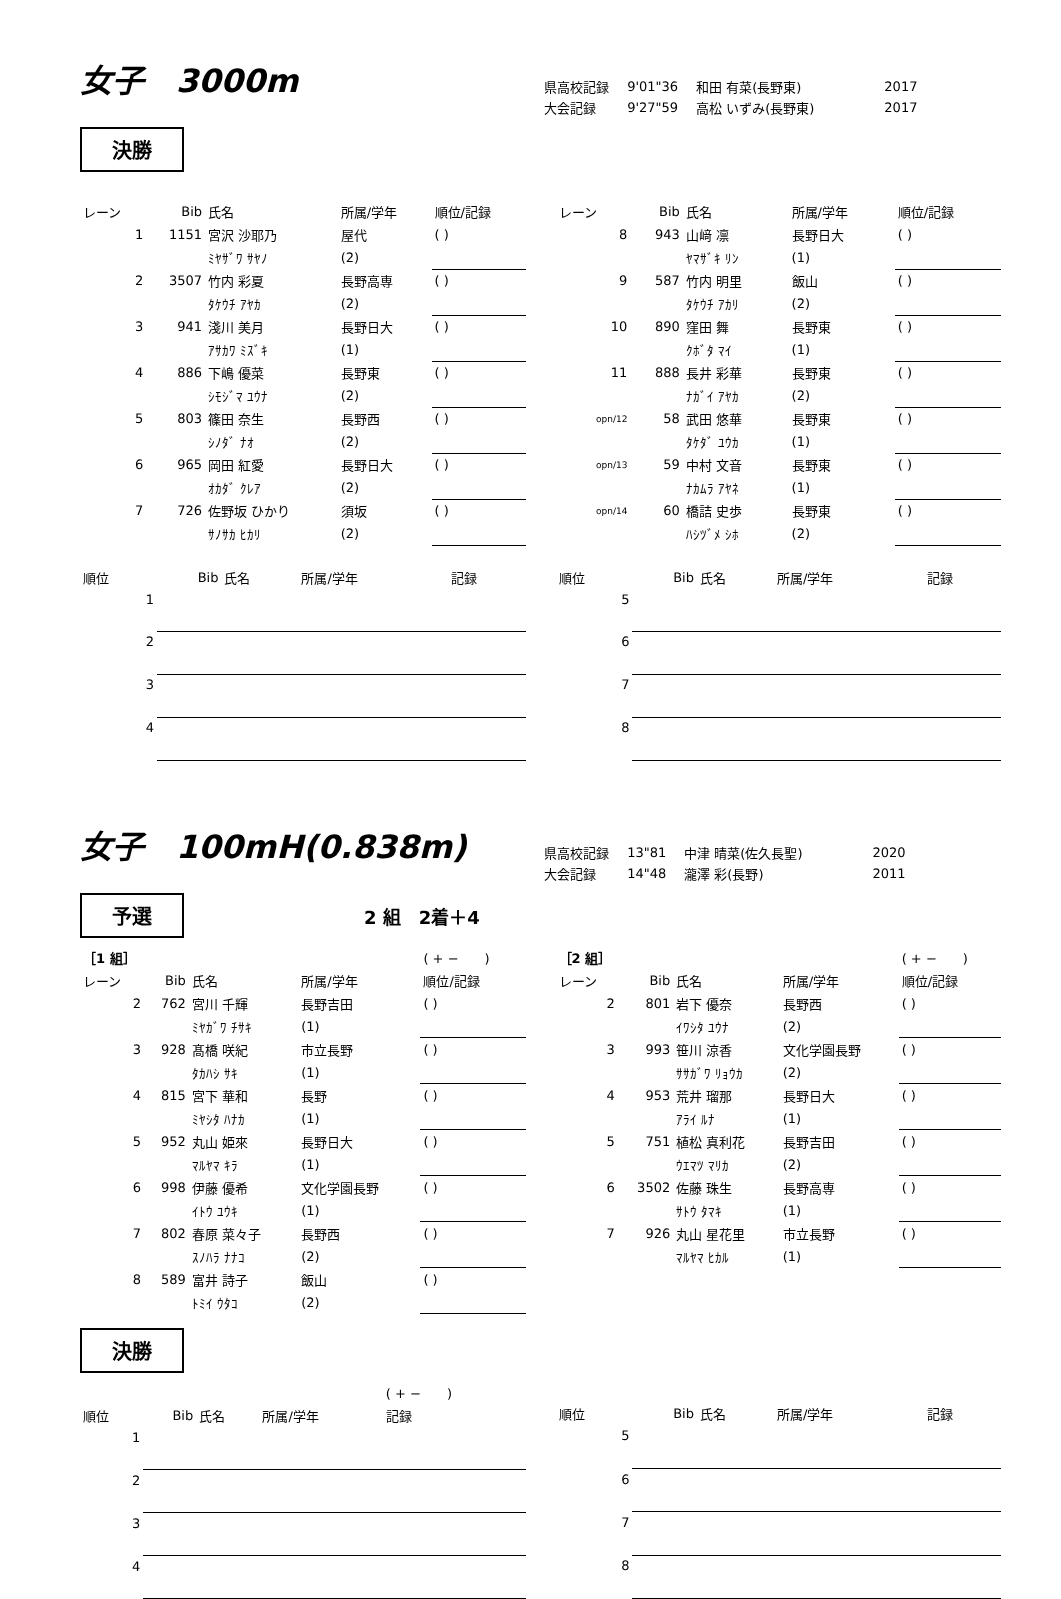女子　3000m
| 県高校記録 | 9'01"36 | 和田 有菜(長野東) | 2017 |
| 大会記録 | 9'27"59 | 高松 いずみ(長野東) | 2017 |
決勝
| レーン | Bib | 氏名 | 所属/学年 | 順位/記録 |
| --- | --- | --- | --- | --- |
| 1 | 1151 | 宮沢 沙耶乃 | 屋代 | ( ) |
| | | ﾐﾔｻﾞﾜ ｻﾔﾉ | (2) | |
| 2 | 3507 | 竹内 彩夏 | 長野高専 | ( ) |
| | | ﾀｹｳﾁ ｱﾔｶ | (2) | |
| 3 | 941 | 淺川 美月 | 長野日大 | ( ) |
| | | ｱｻｶﾜ ﾐｽﾞｷ | (1) | |
| 4 | 886 | 下嶋 優菜 | 長野東 | ( ) |
| | | ｼﾓｼﾞﾏ ﾕｳﾅ | (2) | |
| 5 | 803 | 篠田 奈生 | 長野西 | ( ) |
| | | ｼﾉﾀﾞ ﾅｵ | (2) | |
| 6 | 965 | 岡田 紅愛 | 長野日大 | ( ) |
| | | ｵｶﾀﾞ ｸﾚｱ | (2) | |
| 7 | 726 | 佐野坂 ひかり | 須坂 | ( ) |
| | | ｻﾉｻｶ ﾋｶﾘ | (2) | |
| レーン | Bib | 氏名 | 所属/学年 | 順位/記録 |
| --- | --- | --- | --- | --- |
| 8 | 943 | 山﨑 凛 | 長野日大 | ( ) |
| | | ﾔﾏｻﾞｷ ﾘﾝ | (1) | |
| 9 | 587 | 竹内 明里 | 飯山 | ( ) |
| | | ﾀｹｳﾁ ｱｶﾘ | (2) | |
| 10 | 890 | 窪田 舞 | 長野東 | ( ) |
| | | ｸﾎﾞﾀ ﾏｲ | (1) | |
| 11 | 888 | 長井 彩華 | 長野東 | ( ) |
| | | ﾅｶﾞｲ ｱﾔｶ | (2) | |
| opn/12 | 58 | 武田 悠華 | 長野東 | ( ) |
| | | ﾀｹﾀﾞ ﾕｳｶ | (1) | |
| opn/13 | 59 | 中村 文音 | 長野東 | ( ) |
| | | ﾅｶﾑﾗ ｱﾔﾈ | (1) | |
| opn/14 | 60 | 橋詰 史歩 | 長野東 | ( ) |
| | | ﾊｼﾂﾞﾒ ｼﾎ | (2) | |
| 順位 | Bib | 氏名 | 所属/学年 | 記録 |
| --- | --- | --- | --- | --- |
| 1 | | | | |
| 2 | | | | |
| 3 | | | | |
| 4 | | | | |
| 順位 | Bib | 氏名 | 所属/学年 | 記録 |
| --- | --- | --- | --- | --- |
| 5 | | | | |
| 6 | | | | |
| 7 | | | | |
| 8 | | | | |
女子　100mH(0.838m)
| 県高校記録 | 13"81 | 中津 晴菜(佐久長聖) | 2020 |
| 大会記録 | 14"48 | 瀧澤 彩(長野) | 2011 |
予選 2 組　2着＋4
| ［1 組］ | | | | ( + − ) |
| レーン | Bib | 氏名 | 所属/学年 | 順位/記録 |
| 2 | 762 | 宮川 千輝 | 長野吉田 | ( ) |
| | | ﾐﾔｶﾞﾜ ﾁｻｷ | (1) | |
| 3 | 928 | 髙橋 咲紀 | 市立長野 | ( ) |
| | | ﾀｶﾊｼ ｻｷ | (1) | |
| 4 | 815 | 宮下 華和 | 長野 | ( ) |
| | | ﾐﾔｼﾀ ﾊﾅｶ | (1) | |
| 5 | 952 | 丸山 姫來 | 長野日大 | ( ) |
| | | ﾏﾙﾔﾏ ｷﾗ | (1) | |
| 6 | 998 | 伊藤 優希 | 文化学園長野 | ( ) |
| | | ｲﾄｳ ﾕｳｷ | (1) | |
| 7 | 802 | 春原 菜々子 | 長野西 | ( ) |
| | | ｽﾉﾊﾗ ﾅﾅｺ | (2) | |
| 8 | 589 | 富井 詩子 | 飯山 | ( ) |
| | | ﾄﾐｲ ｳﾀｺ | (2) | |
| ［2 組］ | | | | ( + − ) |
| レーン | Bib | 氏名 | 所属/学年 | 順位/記録 |
| 2 | 801 | 岩下 優奈 | 長野西 | ( ) |
| | | ｲﾜｼﾀ ﾕｳﾅ | (2) | |
| 3 | 993 | 笹川 涼香 | 文化学園長野 | ( ) |
| | | ｻｻｶﾞﾜ ﾘｮｳｶ | (2) | |
| 4 | 953 | 荒井 瑠那 | 長野日大 | ( ) |
| | | ｱﾗｲ ﾙﾅ | (1) | |
| 5 | 751 | 植松 真利花 | 長野吉田 | ( ) |
| | | ｳｴﾏﾂ ﾏﾘｶ | (2) | |
| 6 | 3502 | 佐藤 珠生 | 長野高専 | ( ) |
| | | ｻﾄｳ ﾀﾏｷ | (1) | |
| 7 | 926 | 丸山 星花里 | 市立長野 | ( ) |
| | | ﾏﾙﾔﾏ ﾋｶﾙ | (1) | |
決勝
| | | | | ( + − ) |
| 順位 | Bib | 氏名 | 所属/学年 | 記録 |
| 1 | | | | |
| 2 | | | | |
| 3 | | | | |
| 4 | | | | |
| 順位 | Bib | 氏名 | 所属/学年 | 記録 |
| --- | --- | --- | --- | --- |
| 5 | | | | |
| 6 | | | | |
| 7 | | | | |
| 8 | | | | |